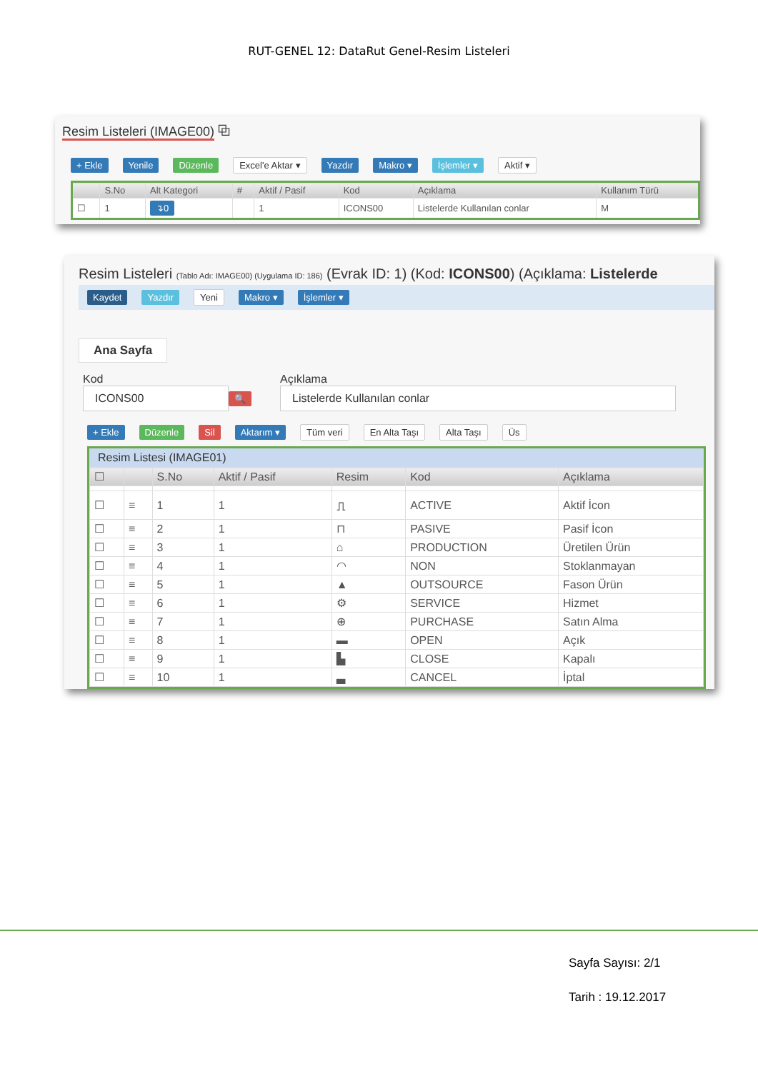RUT-GENEL 12: DataRut Genel-Resim Listeleri
Resim Listeleri (IMAGE00) ⧉
+ Ekle Yenile Düzenle Excel'e Aktar ▾ Yazdır Makro ▾ İşlemler ▾ Aktif ▾
| | S.No | Alt Kategori | # | Aktif / Pasif | Kod | Açıklama | Kullanım Türü |
| --- | --- | --- | --- | --- | --- | --- | --- |
| ☐ | 1 | ↴0 | | 1 | ICONS00 | Listelerde Kullanılan conlar | M |
Resim Listeleri (Tablo Adı: IMAGE00) (Uygulama ID: 186) (Evrak ID: 1) (Kod: ICONS00) (Açıklama: Listelerde
Kaydet Yazdır Yeni Makro ▾ İşlemler ▾
Ana Sayfa
Kod
ICONS00 🔍
Açıklama
Listelerde Kullanılan conlar
+ Ekle Düzenle Sil Aktarım ▾ Tüm veri En Alta Taşı Alta Taşı Üs
Resim Listesi (IMAGE01)
| ☐ | | S.No | Aktif / Pasif | Resim | Kod | Açıklama |
| --- | --- | --- | --- | --- | --- | --- |
| ☐ | ≡ | 1 | 1 | ⎍ | ACTIVE | Aktif İcon |
| ☐ | ≡ | 2 | 1 | ⊓ | PASIVE | Pasif İcon |
| ☐ | ≡ | 3 | 1 | ⌂ | PRODUCTION | Üretilen Ürün |
| ☐ | ≡ | 4 | 1 | ◠ | NON | Stoklanmayan |
| ☐ | ≡ | 5 | 1 | ▲ | OUTSOURCE | Fason Ürün |
| ☐ | ≡ | 6 | 1 | ⚙ | SERVICE | Hizmet |
| ☐ | ≡ | 7 | 1 | ⊕ | PURCHASE | Satın Alma |
| ☐ | ≡ | 8 | 1 | ▬ | OPEN | Açık |
| ☐ | ≡ | 9 | 1 | ▙ | CLOSE | Kapalı |
| ☐ | ≡ | 10 | 1 | ▃ | CANCEL | İptal |
Sayfa Sayısı: 2/1
Tarih : 19.12.2017